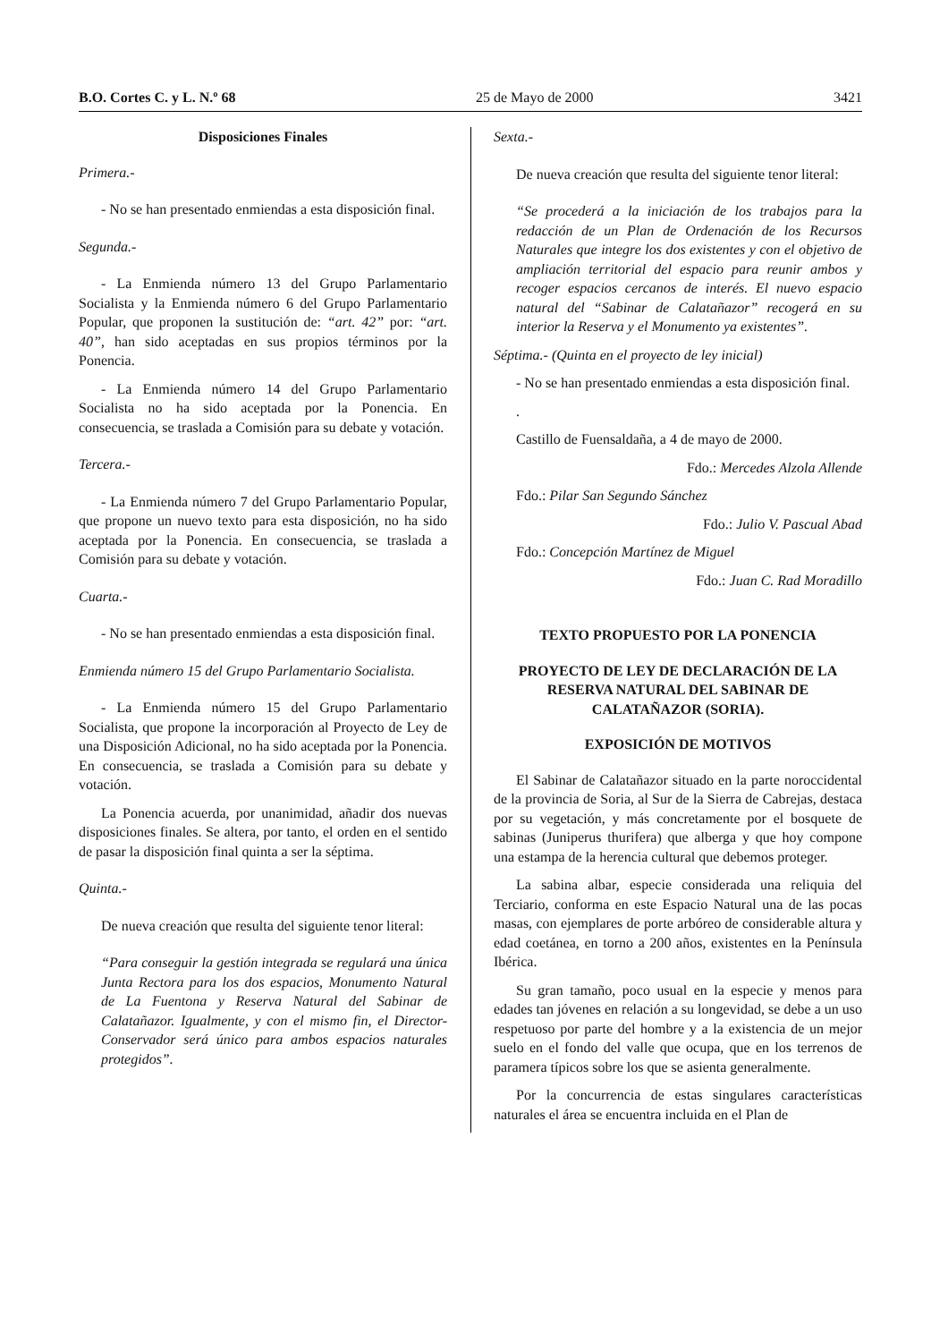B.O. Cortes C. y L. N.º 68 25 de Mayo de 2000 3421
Disposiciones Finales
Primera.-
- No se han presentado enmiendas a esta disposición final.
Segunda.-
- La Enmienda número 13 del Grupo Parlamentario Socialista y la Enmienda número 6 del Grupo Parlamentario Popular, que proponen la sustitución de: “art. 42” por: “art. 40”, han sido aceptadas en sus propios términos por la Ponencia.
- La Enmienda número 14 del Grupo Parlamentario Socialista no ha sido aceptada por la Ponencia. En consecuencia, se traslada a Comisión para su debate y votación.
Tercera.-
- La Enmienda número 7 del Grupo Parlamentario Popular, que propone un nuevo texto para esta disposición, no ha sido aceptada por la Ponencia. En consecuencia, se traslada a Comisión para su debate y votación.
Cuarta.-
- No se han presentado enmiendas a esta disposición final.
Enmienda número 15 del Grupo Parlamentario Socialista.
- La Enmienda número 15 del Grupo Parlamentario Socialista, que propone la incorporación al Proyecto de Ley de una Disposición Adicional, no ha sido aceptada por la Ponencia. En consecuencia, se traslada a Comisión para su debate y votación.
La Ponencia acuerda, por unanimidad, añadir dos nuevas disposiciones finales. Se altera, por tanto, el orden en el sentido de pasar la disposición final quinta a ser la séptima.
Quinta.-
De nueva creación que resulta del siguiente tenor literal:
“Para conseguir la gestión integrada se regulará una única Junta Rectora para los dos espacios, Monumento Natural de La Fuentona y Reserva Natural del Sabinar de Calatañazor. Igualmente, y con el mismo fin, el Director-Conservador será único para ambos espacios naturales protegidos”.
Sexta.-
De nueva creación que resulta del siguiente tenor literal:
“Se procederá a la iniciación de los trabajos para la redacción de un Plan de Ordenación de los Recursos Naturales que integre los dos existentes y con el objetivo de ampliación territorial del espacio para reunir ambos y recoger espacios cercanos de interés. El nuevo espacio natural del “Sabinar de Calatañazor” recogerá en su interior la Reserva y el Monumento ya existentes”.
Séptima.- (Quinta en el proyecto de ley inicial)
- No se han presentado enmiendas a esta disposición final.
.
Castillo de Fuensaldaña, a 4 de mayo de 2000.
Fdo.: Mercedes Alzola Allende
Fdo.: Pilar San Segundo Sánchez
Fdo.: Julio V. Pascual Abad
Fdo.: Concepción Martínez de Miguel
Fdo.: Juan C. Rad Moradillo
TEXTO PROPUESTO POR LA PONENCIA
PROYECTO DE LEY DE DECLARACIÓN DE LA RESERVA NATURAL DEL SABINAR DE CALATAÑAZOR (SORIA).
EXPOSICIÓN DE MOTIVOS
El Sabinar de Calatañazor situado en la parte noroccidental de la provincia de Soria, al Sur de la Sierra de Cabrejas, destaca por su vegetación, y más concretamente por el bosquete de sabinas (Juniperus thurifera) que alberga y que hoy compone una estampa de la herencia cultural que debemos proteger.
La sabina albar, especie considerada una reliquia del Terciario, conforma en este Espacio Natural una de las pocas masas, con ejemplares de porte arbóreo de considerable altura y edad coetánea, en torno a 200 años, existentes en la Península Ibérica.
Su gran tamaño, poco usual en la especie y menos para edades tan jóvenes en relación a su longevidad, se debe a un uso respetuoso por parte del hombre y a la existencia de un mejor suelo en el fondo del valle que ocupa, que en los terrenos de paramera típicos sobre los que se asienta generalmente.
Por la concurrencia de estas singulares características naturales el área se encuentra incluida en el Plan de